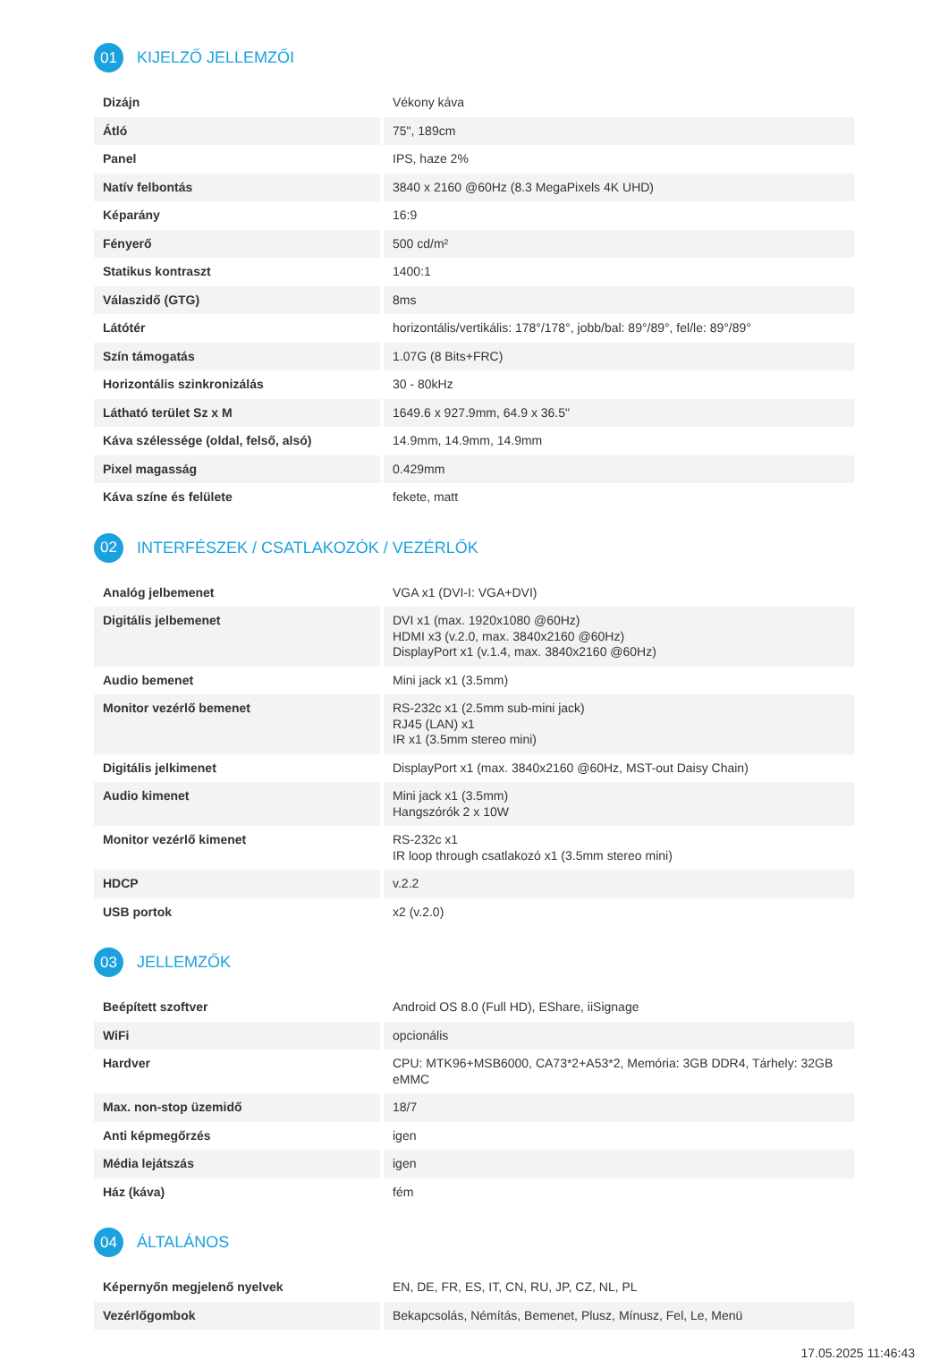01
KIJELZŐ JELLEMZŐI
| Dizájn | Vékony káva |
| Átló | 75", 189cm |
| Panel | IPS, haze 2% |
| Natív felbontás | 3840 x 2160 @60Hz (8.3 MegaPixels 4K UHD) |
| Képarány | 16:9 |
| Fényerő | 500 cd/m² |
| Statikus kontraszt | 1400:1 |
| Válaszidő (GTG) | 8ms |
| Látótér | horizontális/vertikális: 178°/178°, jobb/bal: 89°/89°, fel/le: 89°/89° |
| Szín támogatás | 1.07G (8 Bits+FRC) |
| Horizontális szinkronizálás | 30 - 80kHz |
| Látható terület Sz x M | 1649.6 x 927.9mm, 64.9 x 36.5" |
| Káva szélessége (oldal, felső, alsó) | 14.9mm, 14.9mm, 14.9mm |
| Pixel magasság | 0.429mm |
| Káva színe és felülete | fekete, matt |
02
INTERFÉSZEK / CSATLAKOZÓK / VEZÉRLŐK
| Analóg jelbemenet | VGA x1 (DVI-I: VGA+DVI) |
| Digitális jelbemenet | DVI x1 (max. 1920x1080 @60Hz) HDMI x3 (v.2.0, max. 3840x2160 @60Hz) DisplayPort x1 (v.1.4, max. 3840x2160 @60Hz) |
| Audio bemenet | Mini jack x1 (3.5mm) |
| Monitor vezérlő bemenet | RS-232c x1 (2.5mm sub-mini jack) RJ45 (LAN) x1 IR x1 (3.5mm stereo mini) |
| Digitális jelkimenet | DisplayPort x1 (max. 3840x2160 @60Hz, MST-out Daisy Chain) |
| Audio kimenet | Mini jack x1 (3.5mm) Hangszórók 2 x 10W |
| Monitor vezérlő kimenet | RS-232c x1 IR loop through csatlakozó x1 (3.5mm stereo mini) |
| HDCP | v.2.2 |
| USB portok | x2 (v.2.0) |
03
JELLEMZŐK
| Beépített szoftver | Android OS 8.0 (Full HD), EShare, iiSignage |
| WiFi | opcionális |
| Hardver | CPU: MTK96+MSB6000, CA73*2+A53*2, Memória: 3GB DDR4, Tárhely: 32GB eMMC |
| Max. non-stop üzemidő | 18/7 |
| Anti képmegőrzés | igen |
| Média lejátszás | igen |
| Ház (káva) | fém |
04
ÁLTALÁNOS
| Képernyőn megjelenő nyelvek | EN, DE, FR, ES, IT, CN, RU, JP, CZ, NL, PL |
| Vezérlőgombok | Bekapcsolás, Némítás, Bemenet, Plusz, Mínusz, Fel, Le, Menü |
17.05.2025 11:46:43